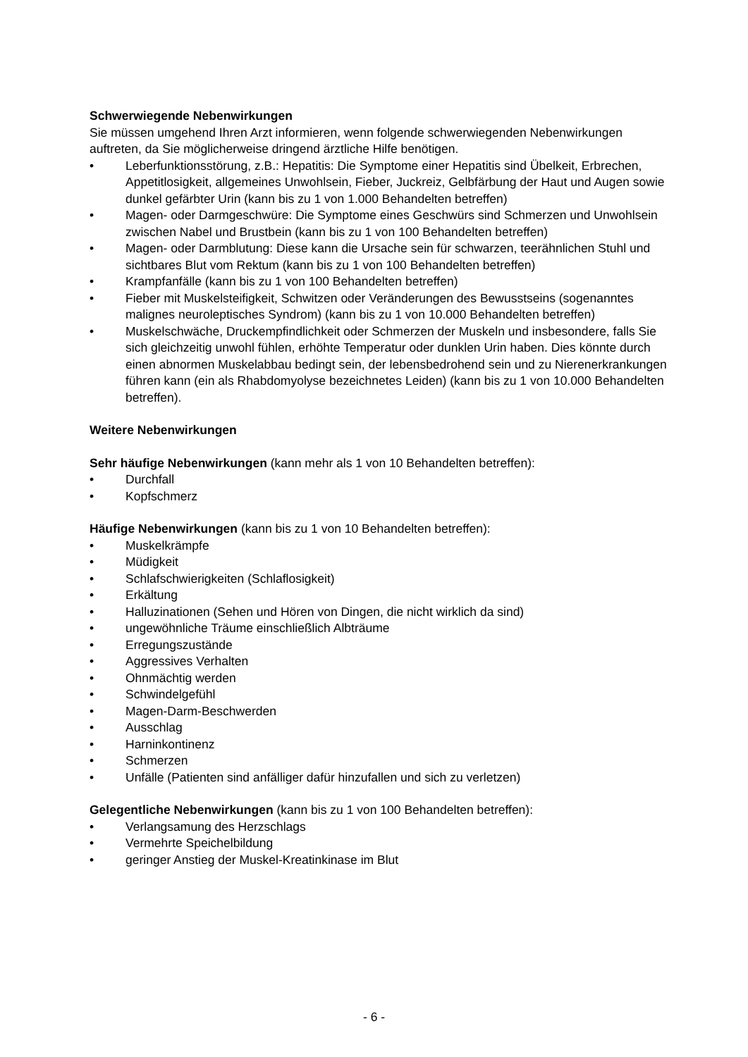Schwerwiegende Nebenwirkungen
Sie müssen umgehend Ihren Arzt informieren, wenn folgende schwerwiegenden Nebenwirkungen auftreten, da Sie möglicherweise dringend ärztliche Hilfe benötigen.
• Leberfunktionsstörung, z.B.: Hepatitis: Die Symptome einer Hepatitis sind Übelkeit, Erbrechen, Appetitlosigkeit, allgemeines Unwohlsein, Fieber, Juckreiz, Gelbfärbung der Haut und Augen sowie dunkel gefärbter Urin (kann bis zu 1 von 1.000 Behandelten betreffen)
• Magen- oder Darmgeschwüre: Die Symptome eines Geschwürs sind Schmerzen und Unwohlsein zwischen Nabel und Brustbein (kann bis zu 1 von 100 Behandelten betreffen)
• Magen- oder Darmblutung: Diese kann die Ursache sein für schwarzen, teerähnlichen Stuhl und sichtbares Blut vom Rektum (kann bis zu 1 von 100 Behandelten betreffen)
• Krampfanfälle (kann bis zu 1 von 100 Behandelten betreffen)
• Fieber mit Muskelsteifigkeit, Schwitzen oder Veränderungen des Bewusstseins (sogenanntes malignes neuroleptisches Syndrom) (kann bis zu 1 von 10.000 Behandelten betreffen)
• Muskelschwäche, Druckempfindlichkeit oder Schmerzen der Muskeln und insbesondere, falls Sie sich gleichzeitig unwohl fühlen, erhöhte Temperatur oder dunklen Urin haben. Dies könnte durch einen abnormen Muskelabbau bedingt sein, der lebensbedrohend sein und zu Nierenerkrankungen führen kann (ein als Rhabdomyolyse bezeichnetes Leiden) (kann bis zu 1 von 10.000 Behandelten betreffen).
Weitere Nebenwirkungen
Sehr häufige Nebenwirkungen (kann mehr als 1 von 10 Behandelten betreffen):
• Durchfall
• Kopfschmerz
Häufige Nebenwirkungen (kann bis zu 1 von 10 Behandelten betreffen):
• Muskelkrämpfe
• Müdigkeit
• Schlafschwierigkeiten (Schlaflosigkeit)
• Erkältung
• Halluzinationen (Sehen und Hören von Dingen, die nicht wirklich da sind)
• ungewöhnliche Träume einschließlich Albträume
• Erregungszustände
• Aggressives Verhalten
• Ohnmächtig werden
• Schwindelgefühl
• Magen-Darm-Beschwerden
• Ausschlag
• Harninkontinenz
• Schmerzen
• Unfälle (Patienten sind anfälliger dafür hinzufallen und sich zu verletzen)
Gelegentliche Nebenwirkungen (kann bis zu 1 von 100 Behandelten betreffen):
• Verlangsamung des Herzschlags
• Vermehrte Speichelbildung
• geringer Anstieg der Muskel-Kreatinkinase im Blut
- 6 -